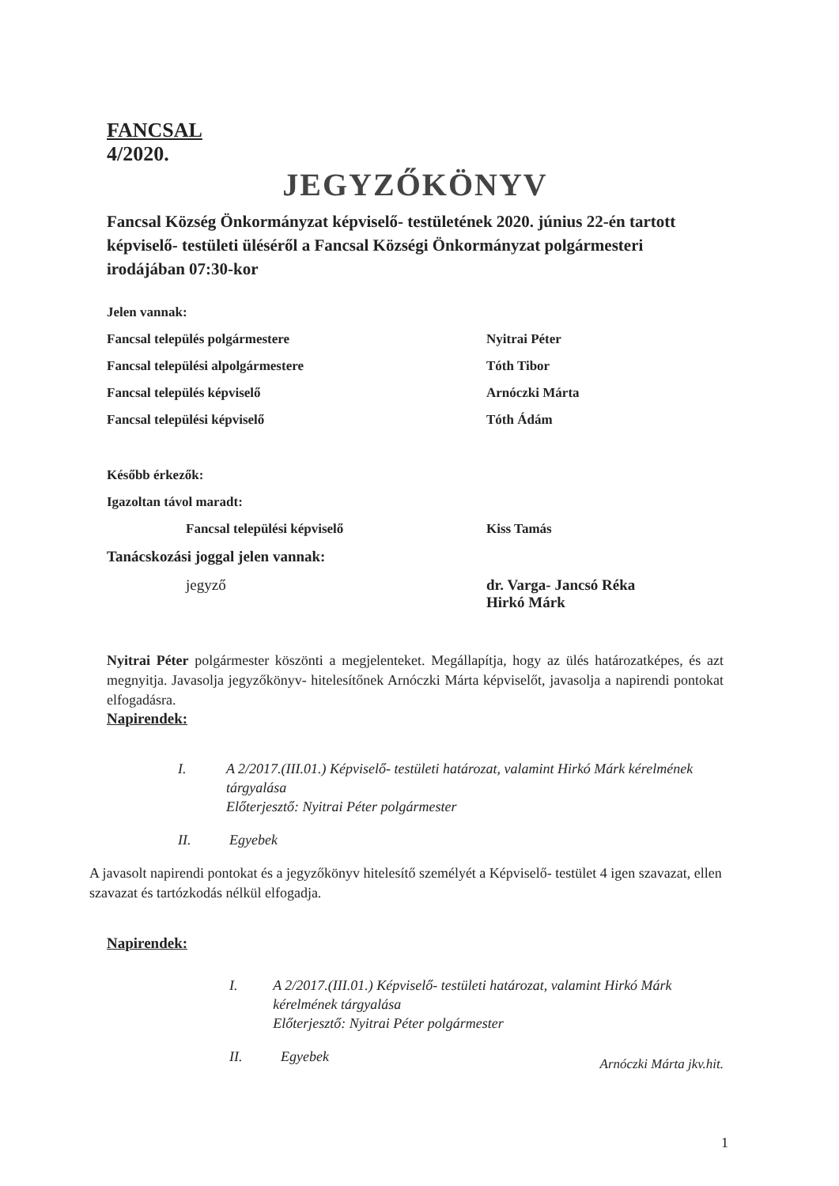FANCSAL
4/2020.
JEGYZŐKÖNYV
Fancsal Község Önkormányzat képviselő- testületének 2020. június 22-én tartott képviselő- testületi üléséről a Fancsal Községi Önkormányzat polgármesteri irodájában 07:30-kor
Jelen vannak:
Fancsal település polgármestere Nyitrai Péter
Fancsal települési alpolgármestere Tóth Tibor
Fancsal település képviselő Arnóczki Márta
Fancsal települési képviselő Tóth Ádám
Később érkezők:
Igazoltan távol maradt:
Fancsal települési képviselő Kiss Tamás
Tanácskozási joggal jelen vannak:
jegyző dr. Varga- Jancsó Réka
Hirkó Márk
Nyitrai Péter polgármester köszönti a megjelenteket. Megállapítja, hogy az ülés határozatképes, és azt megnyitja. Javasolja jegyzőkönyv- hitelesítőnek Arnóczki Márta képviselőt, javasolja a napirendi pontokat elfogadásra.
Napirendek:
I. A 2/2017.(III.01.) Képviselő- testületi határozat, valamint Hirkó Márk kérelmének tárgyalása
Előterjesztő: Nyitrai Péter polgármester
II. Egyebek
A javasolt napirendi pontokat és a jegyzőkönyv hitelesítő személyét a Képviselő- testület 4 igen szavazat, ellen szavazat és tartózkodás nélkül elfogadja.
Napirendek:
I. A 2/2017.(III.01.) Képviselő- testületi határozat, valamint Hirkó Márk kérelmének tárgyalása
Előterjesztő: Nyitrai Péter polgármester
II. Egyebek
Arnóczki Márta jkv.hit.
1